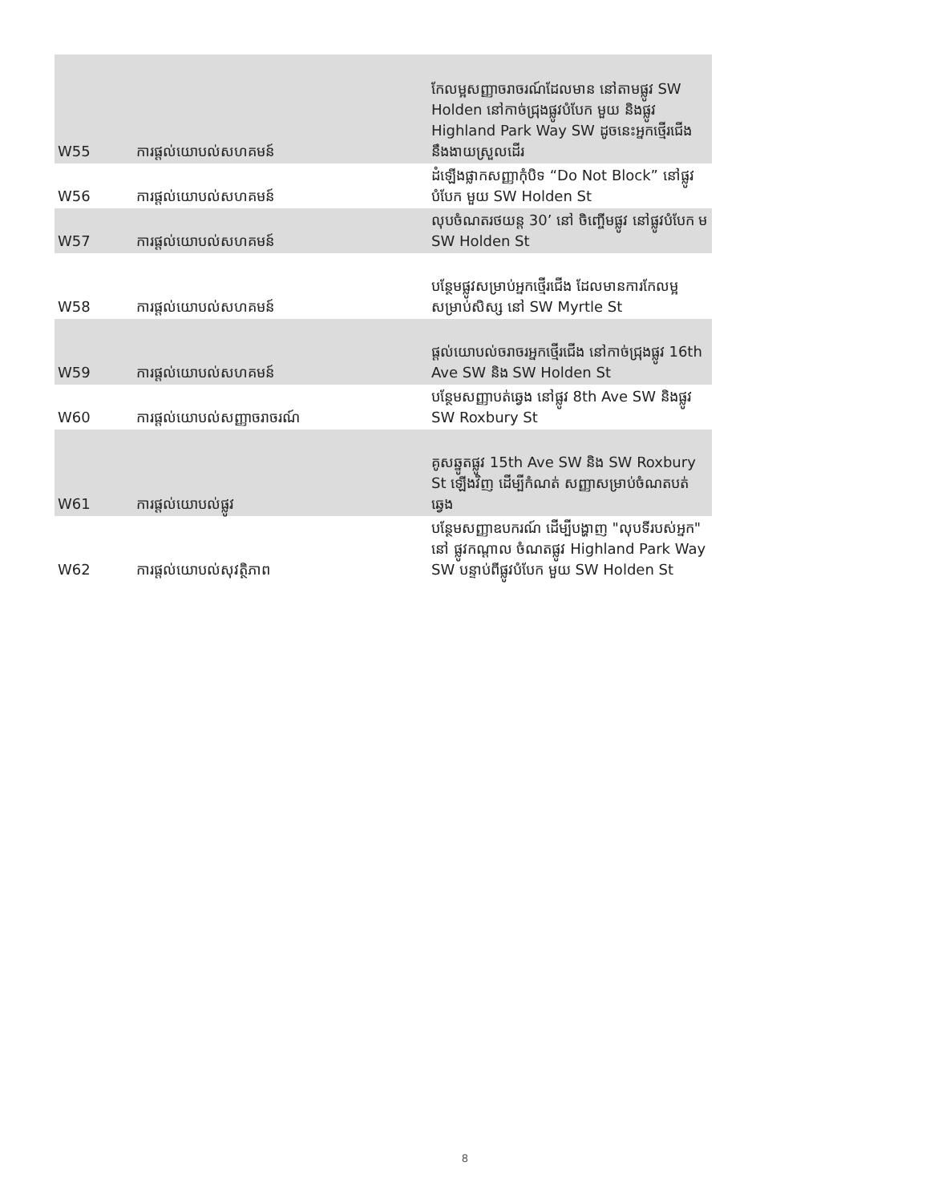| W55 | ការផ្តល់យោបល់សហគមន៍ | កែលម្អសញ្ញាចរាចរណ៍ដែលមាន នៅតាមផ្លូវ SW Holden នៅកាច់ជ្រុងផ្លូវបំបែក មួយ និងផ្លូវ Highland Park Way SW ដូចនេះអ្នកថ្មើរជើង នឹងងាយស្រួលដើរ |
| W56 | ការផ្តល់យោបល់សហគមន៍ | ដំឡើងផ្លាកសញ្ញាកុំបិទ “Do Not Block” នៅផ្លូវបំបែក មួយ SW Holden St |
| W57 | ការផ្តល់យោបល់សហគមន៍ | លុបចំណតរថយន្ត 30’ នៅ ចិញ្ចើមផ្លូវ នៅផ្លូវបំបែក ម SW Holden St |
| W58 | ការផ្តល់យោបល់សហគមន៍ | បន្ថែមផ្លូវសម្រាប់អ្នកថ្មើរជើង ដែលមានការកែលម្អ សម្រាប់សិស្ស នៅ SW Myrtle St |
| W59 | ការផ្តល់យោបល់សហគមន៍ | ផ្តល់យោបល់ចរាចរអ្នកថ្មើរជើង នៅកាច់ជ្រុងផ្លូវ 16th Ave SW និង SW Holden St |
| W60 | ការផ្តល់យោបល់សញ្ញាចរាចរណ៍ | បន្ថែមសញ្ញាបត់ឆ្វេង នៅផ្លូវ 8th Ave SW និងផ្លូវ SW Roxbury St |
| W61 | ការផ្តល់យោបល់ផ្លូវ | គូសឆ្នូតផ្លូវ 15th Ave SW និង SW Roxbury St ឡើងវិញ ដើម្បីកំណត់ សញ្ញាសម្រាប់ចំណតបត់ឆ្វេង |
| W62 | ការផ្តល់យោបល់សុវត្ថិភាព | បន្ថែមសញ្ញាឧបករណ៍ ដើម្បីបង្ហាញ "លុបទីរបស់អ្នក" នៅ ផ្លូវកណ្តាល ចំណតផ្លូវ Highland Park Way SW បន្ទាប់ពីផ្លូវបំបែក មួយ SW Holden St |
8